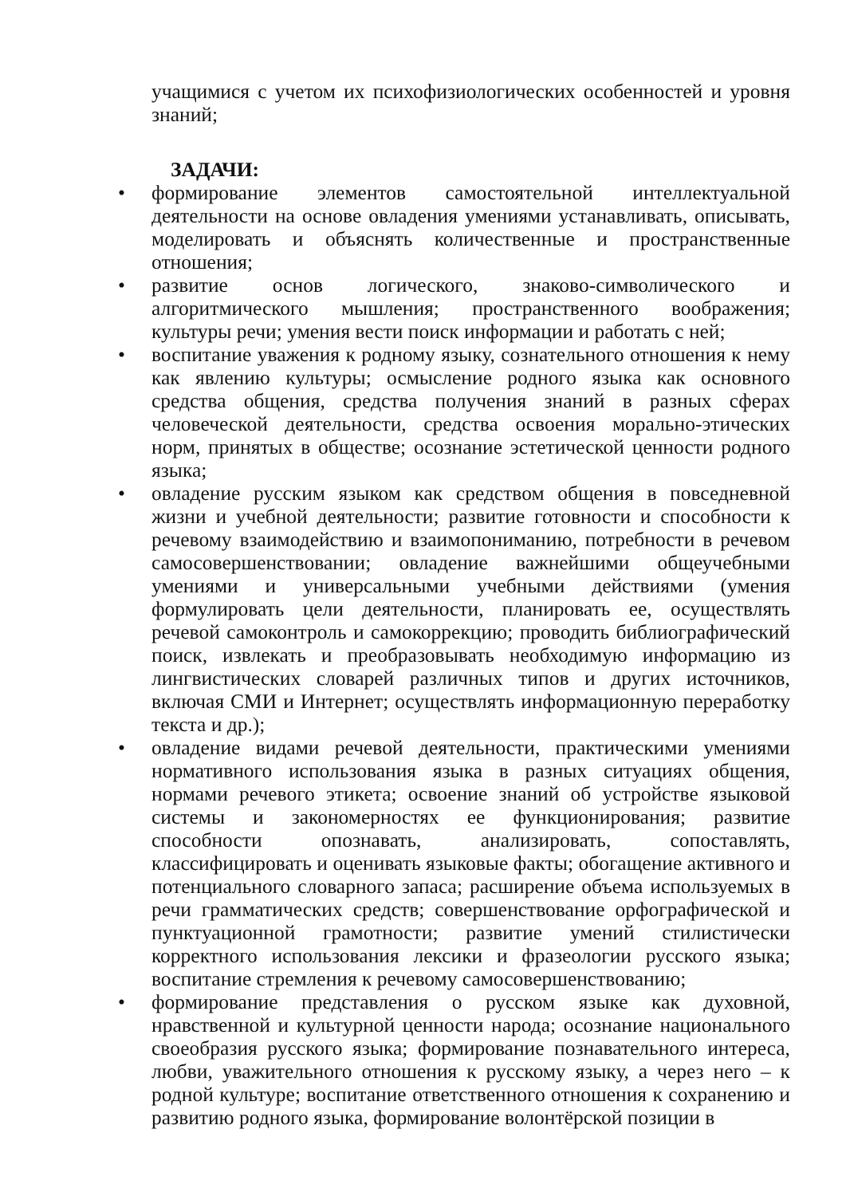учащимися с учетом их психофизиологических особенностей и уровня знаний;
ЗАДАЧИ:
• формирование элементов самостоятельной интеллектуальной деятельности на основе овладения умениями устанавливать, описывать, моделировать и объяснять количественные и пространственные отношения;
• развитие основ логического, знаково-символического и алгоритмического мышления; пространственного воображения; культуры речи; умения вести поиск информации и работать с ней;
• воспитание уважения к родному языку, сознательного отношения к нему как явлению культуры; осмысление родного языка как основного средства общения, средства получения знаний в разных сферах человеческой деятельности, средства освоения морально-этических норм, принятых в обществе; осознание эстетической ценности родного языка;
• овладение русским языком как средством общения в повседневной жизни и учебной деятельности; развитие готовности и способности к речевому взаимодействию и взаимопониманию, потребности в речевом самосовершенствовании; овладение важнейшими общеучебными умениями и универсальными учебными действиями (умения формулировать цели деятельности, планировать ее, осуществлять речевой самоконтроль и самокоррекцию; проводить библиографический поиск, извлекать и преобразовывать необходимую информацию из лингвистических словарей различных типов и других источников, включая СМИ и Интернет; осуществлять информационную переработку текста и др.);
• овладение видами речевой деятельности, практическими умениями нормативного использования языка в разных ситуациях общения, нормами речевого этикета; освоение знаний об устройстве языковой системы и закономерностях ее функционирования; развитие способности опознавать, анализировать, сопоставлять, классифицировать и оценивать языковые факты; обогащение активного и потенциального словарного запаса; расширение объема используемых в речи грамматических средств; совершенствование орфографической и пунктуационной грамотности; развитие умений стилистически корректного использования лексики и фразеологии русского языка; воспитание стремления к речевому самосовершенствованию;
• формирование представления о русском языке как духовной, нравственной и культурной ценности народа; осознание национального своеобразия русского языка; формирование познавательного интереса, любви, уважительного отношения к русскому языку, а через него – к родной культуре; воспитание ответственного отношения к сохранению и развитию родного языка, формирование волонтёрской позиции в